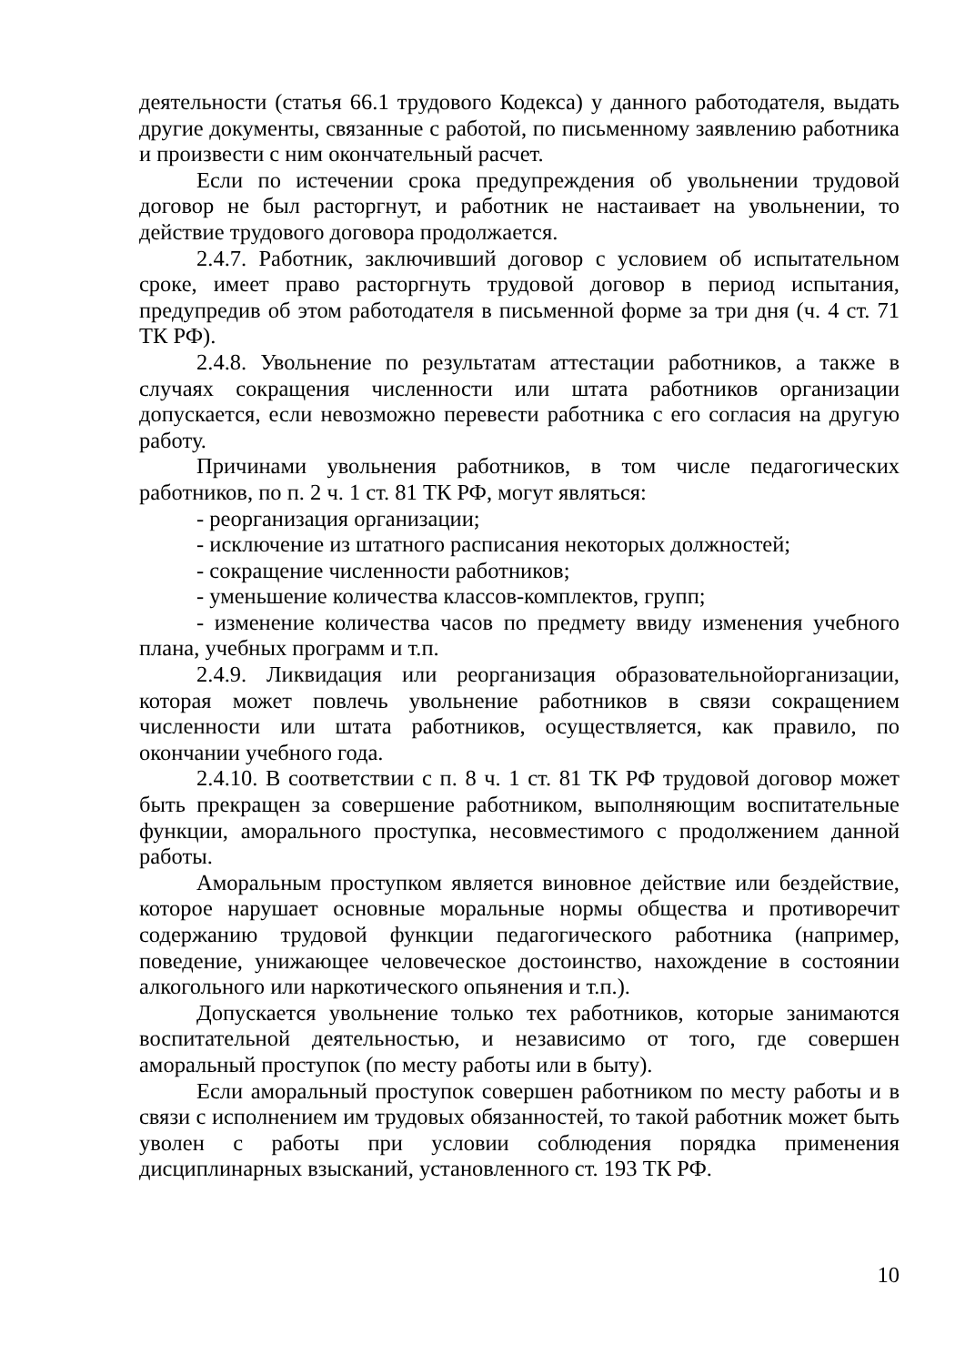деятельности (статья 66.1 трудового Кодекса) у данного работодателя, выдать другие документы, связанные с работой, по письменному заявлению работника и произвести с ним окончательный расчет.
Если по истечении срока предупреждения об увольнении трудовой договор не был расторгнут, и работник не настаивает на увольнении, то действие трудового договора продолжается.
2.4.7. Работник, заключивший договор с условием об испытательном сроке, имеет право расторгнуть трудовой договор в период испытания, предупредив об этом работодателя в письменной форме за три дня (ч. 4 ст. 71 ТК РФ).
2.4.8. Увольнение по результатам аттестации работников, а также в случаях сокращения численности или штата работников организации допускается, если невозможно перевести работника с его согласия на другую работу.
Причинами увольнения работников, в том числе педагогических работников, по п. 2 ч. 1 ст. 81 ТК РФ, могут являться:
- реорганизация организации;
- исключение из штатного расписания некоторых должностей;
- сокращение численности работников;
- уменьшение количества классов-комплектов, групп;
- изменение количества часов по предмету ввиду изменения учебного плана, учебных программ и т.п.
2.4.9. Ликвидация или реорганизация образовательнойорганизации, которая может повлечь увольнение работников в связи сокращением численности или штата работников, осуществляется, как правило, по окончании учебного года.
2.4.10. В соответствии с п. 8 ч. 1 ст. 81 ТК РФ трудовой договор может быть прекращен за совершение работником, выполняющим воспитательные функции, аморального проступка, несовместимого с продолжением данной работы.
Аморальным проступком является виновное действие или бездействие, которое нарушает основные моральные нормы общества и противоречит содержанию трудовой функции педагогического работника (например, поведение, унижающее человеческое достоинство, нахождение в состоянии алкогольного или наркотического опьянения и т.п.).
Допускается увольнение только тех работников, которые занимаются воспитательной деятельностью, и независимо от того, где совершен аморальный проступок (по месту работы или в быту).
Если аморальный проступок совершен работником по месту работы и в связи с исполнением им трудовых обязанностей, то такой работник может быть уволен с работы при условии соблюдения порядка применения дисциплинарных взысканий, установленного ст. 193 ТК РФ.
10